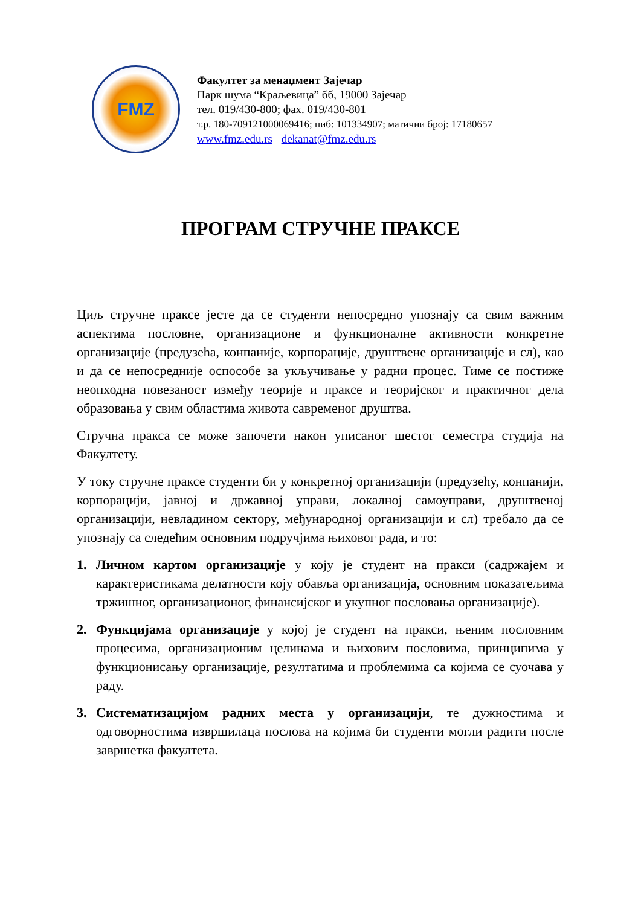FMZ
Факултет за менаџмент Зајечар
Парк шума “Краљевица” бб, 19000 Зајечар
тел. 019/430-800; фах. 019/430-801
т.р. 180-709121000069416; пиб: 101334907; матични број: 17180657
www.fmz.edu.rs dekanat@fmz.edu.rs
ПРОГРАМ СТРУЧНЕ ПРАКСЕ
Циљ стручне праксе јесте да се студенти непосредно упознају са свим важним аспектима пословне, организационе и функционалне активности конкретне организације (предузећа, конпаније, корпорације, друштвене организације и сл), као и да се непосредније оспособе за укључивање у радни процес. Тиме се постиже неопходна повезаност између теорије и праксе и теоријског и практичног дела образовања у свим областима живота савременог друштва.
Стручна пракса се може започети након уписаног шестог семестра студија на Факултету.
У току стручне праксе студенти би у конкретној организацији (предузећу, конпанији, корпорацији, јавној и државној управи, локалној самоуправи, друштвеној организацији, невладином сектору, међународној организацији и сл) требало да се упознају са следећим основним подручјима њиховог рада, и то:
1. Личном картом организације у коју је студент на пракси (садржајем и карактеристикама делатности коју обавља организација, основним показатељима тржишног, организационог, финансијског и укупног пословања организације).
2. Функцијама организације у којој је студент на пракси, њеним пословним процесима, организационим целинама и њиховим пословима, принципима у функционисању организације, резултатима и проблемима са којима се суочава у раду.
3. Систематизацијом радних места у организацији, те дужностима и одговорностима извршилаца послова на којима би студенти могли радити после завршетка факултета.